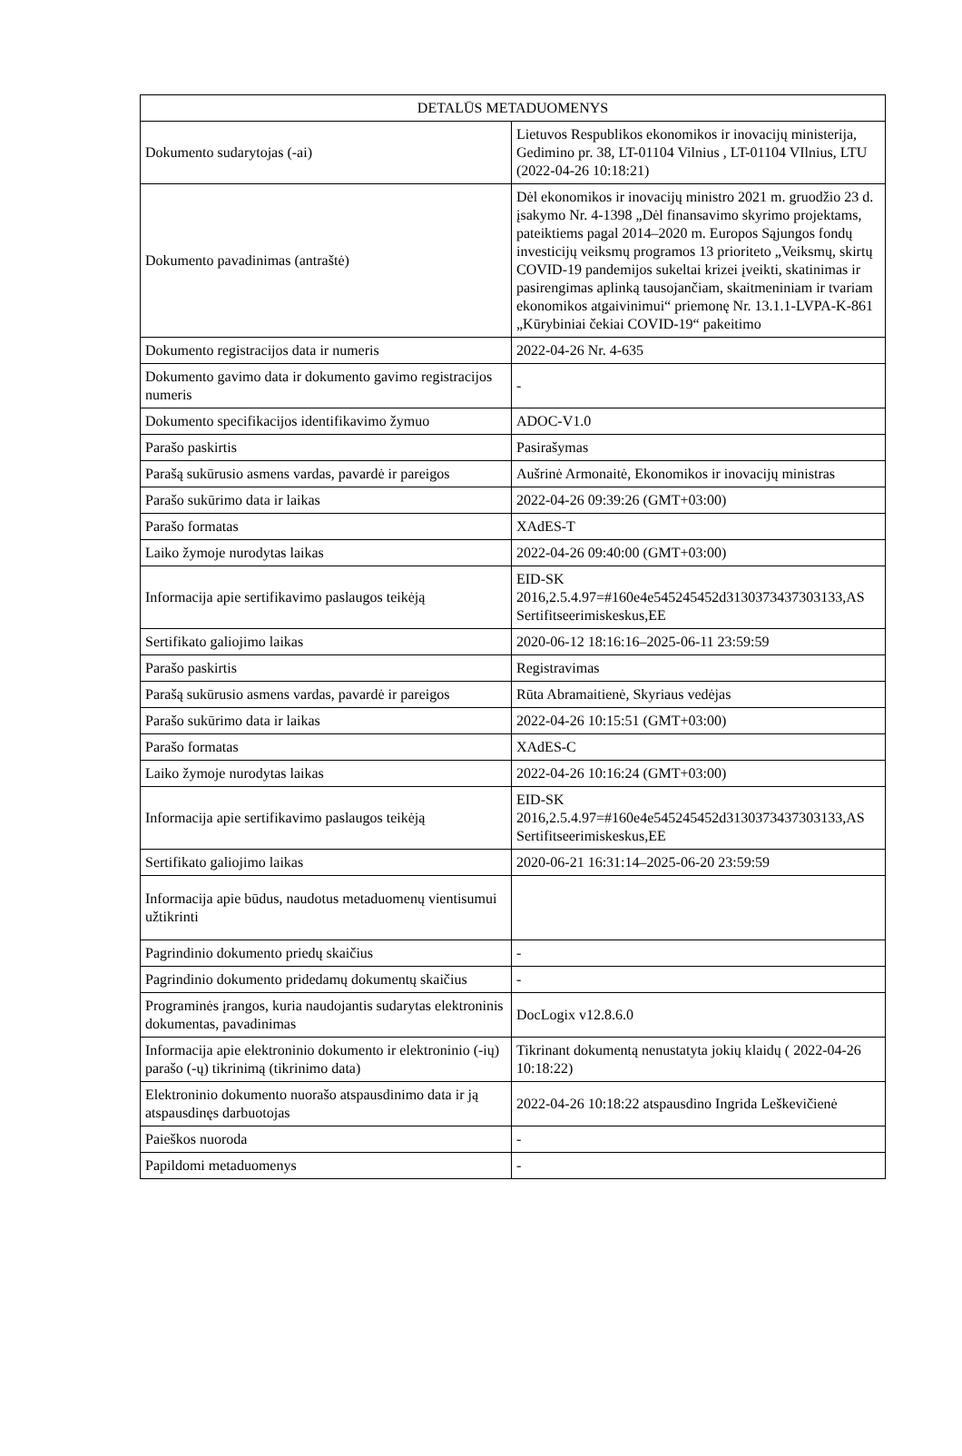| DETALŪS METADUOMENYS | |
| --- | --- |
| Dokumento sudarytojas (-ai) | Lietuvos Respublikos ekonomikos ir inovacijų ministerija, Gedimino pr. 38, LT-01104 Vilnius , LT-01104 VIlnius, LTU (2022-04-26 10:18:21) |
| Dokumento pavadinimas (antraštė) | Dėl ekonomikos ir inovacijų ministro 2021 m. gruodžio 23 d. įsakymo Nr. 4-1398 „Dėl finansavimo skyrimo projektams, pateiktiems pagal 2014–2020 m. Europos Sąjungos fondų investicijų veiksmų programos 13 prioriteto „Veiksmų, skirtų COVID-19 pandemijos sukeltai krizei įveikti, skatinimas ir pasirengimas aplinką tausojančiam, skaitmeniniam ir tvariam ekonomikos atgaivinimui“ priemonę Nr. 13.1.1-LVPA-K-861 „Kūrybiniai čekiai COVID-19“ pakeitimo |
| Dokumento registracijos data ir numeris | 2022-04-26 Nr. 4-635 |
| Dokumento gavimo data ir dokumento gavimo registracijos numeris | - |
| Dokumento specifikacijos identifikavimo žymuo | ADOC-V1.0 |
| Parašo paskirtis | Pasirašymas |
| Parašą sukūrusio asmens vardas, pavardė ir pareigos | Aušrinė Armonaitė, Ekonomikos ir inovacijų ministras |
| Parašo sukūrimo data ir laikas | 2022-04-26 09:39:26 (GMT+03:00) |
| Parašo formatas | XAdES-T |
| Laiko žymoje nurodytas laikas | 2022-04-26 09:40:00 (GMT+03:00) |
| Informacija apie sertifikavimo paslaugos teikėją | EID-SK 2016,2.5.4.97=#160e4e545245452d3130373437303133,AS Sertifitseerimiskeskus,EE |
| Sertifikato galiojimo laikas | 2020-06-12 18:16:16–2025-06-11 23:59:59 |
| Parašo paskirtis | Registravimas |
| Parašą sukūrusio asmens vardas, pavardė ir pareigos | Rūta Abramaitienė, Skyriaus vedėjas |
| Parašo sukūrimo data ir laikas | 2022-04-26 10:15:51 (GMT+03:00) |
| Parašo formatas | XAdES-C |
| Laiko žymoje nurodytas laikas | 2022-04-26 10:16:24 (GMT+03:00) |
| Informacija apie sertifikavimo paslaugos teikėją | EID-SK 2016,2.5.4.97=#160e4e545245452d3130373437303133,AS Sertifitseerimiskeskus,EE |
| Sertifikato galiojimo laikas | 2020-06-21 16:31:14–2025-06-20 23:59:59 |
| Informacija apie būdus, naudotus metaduomenų vientisumui užtikrinti | |
| Pagrindinio dokumento priedų skaičius | - |
| Pagrindinio dokumento pridedamų dokumentų skaičius | - |
| Programinės įrangos, kuria naudojantis sudarytas elektroninis dokumentas, pavadinimas | DocLogix v12.8.6.0 |
| Informacija apie elektroninio dokumento ir elektroninio (-ių) parašo (-ų) tikrinimą (tikrinimo data) | Tikrinant dokumentą nenustatyta jokių klaidų ( 2022-04-26 10:18:22) |
| Elektroninio dokumento nuorašo atspausdinimo data ir ją atspausdinęs darbuotojas | 2022-04-26 10:18:22 atspausdino Ingrida Leškevičienė |
| Paieškos nuoroda | - |
| Papildomi metaduomenys | - |